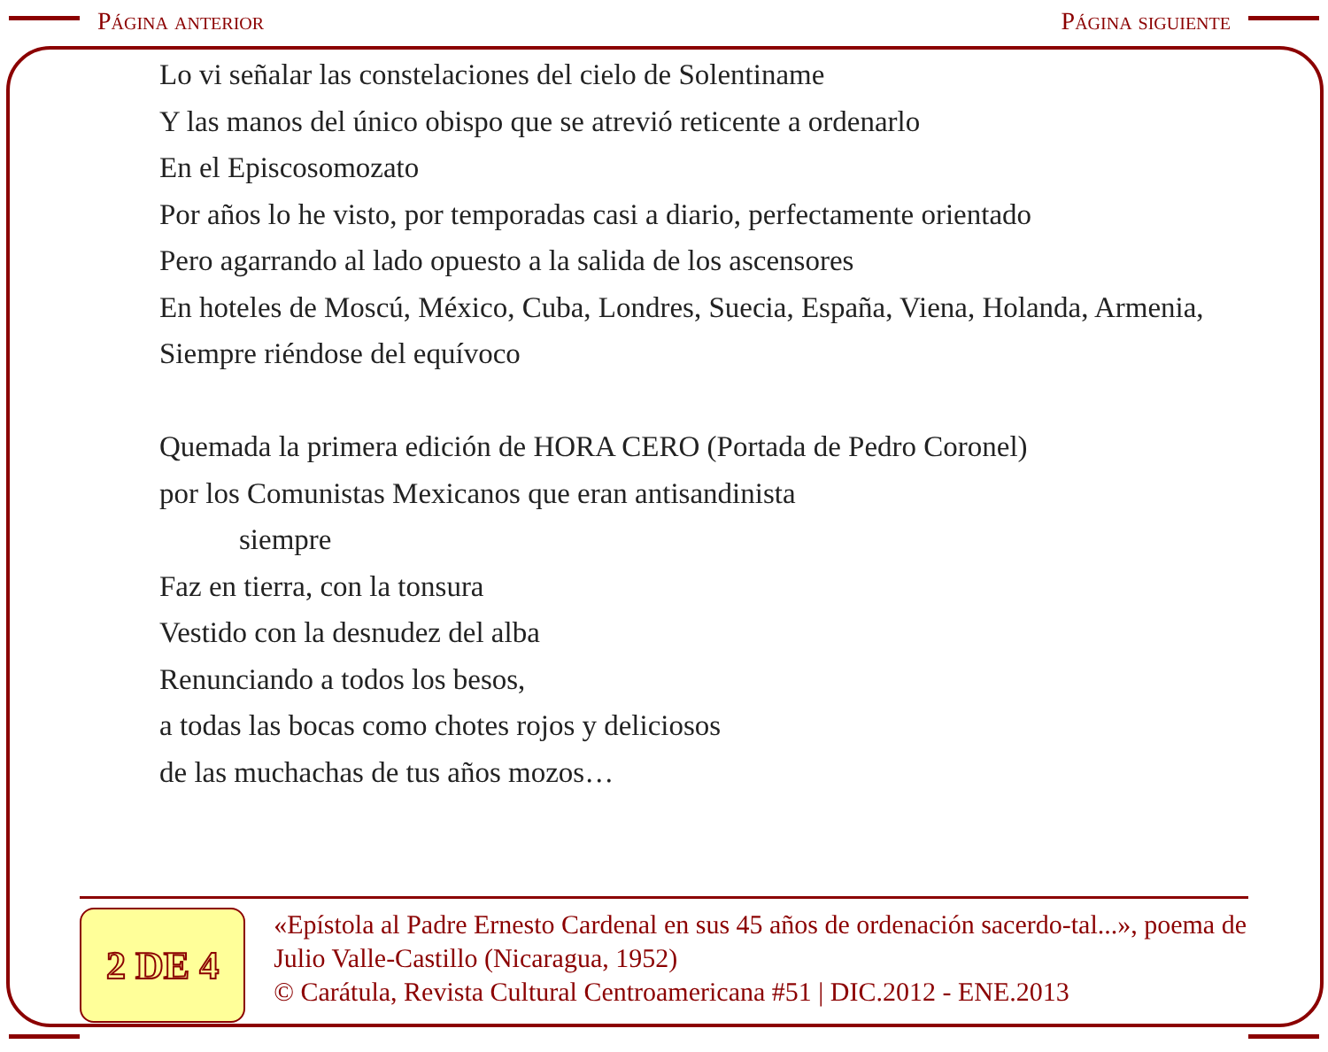Página anterior Página siguiente
Lo vi señalar las constelaciones del cielo de Solentiname
Y las manos del único obispo que se atrevió reticente a ordenarlo
En el Episcosomozato
Por años lo he visto, por temporadas casi a diario, perfectamente orientado
Pero agarrando al lado opuesto a la salida de los ascensores
En hoteles de Moscú, México, Cuba, Londres, Suecia, España, Viena, Holanda, Armenia,
Siempre riéndose del equívoco
Quemada la primera edición de HORA CERO (Portada de Pedro Coronel)
por los Comunistas Mexicanos que eran antisandinista
siempre
Faz en tierra, con la tonsura
Vestido con la desnudez del alba
Renunciando a todos los besos,
a todas las bocas como chotes rojos y deliciosos
de las muchachas de tus años mozos…
2 DE 4
«Epístola al Padre Ernesto Cardenal en sus 45 años de ordenación sacerdo-tal...», poema de Julio Valle-Castillo (Nicaragua, 1952)
© Carátula, Revista Cultural Centroamericana #51 | DIC.2012 - ENE.2013